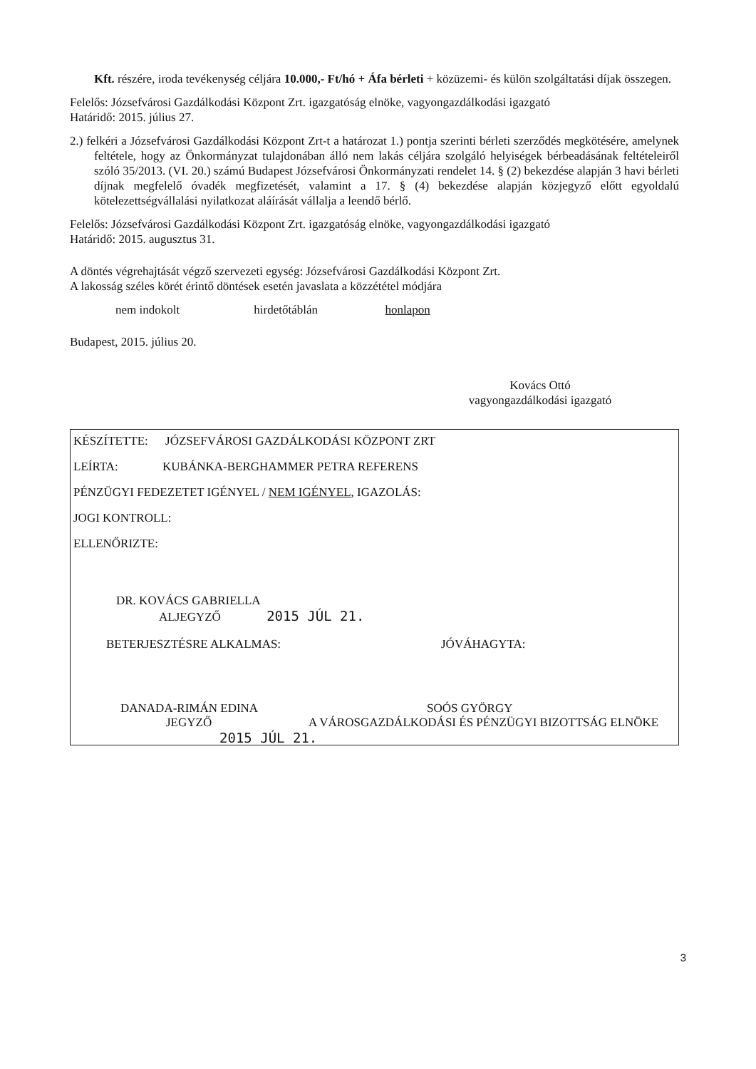Kft. részére, iroda tevékenység céljára 10.000,- Ft/hó + Áfa bérleti + közüzemi- és külön szolgáltatási díjak összegen.
Felelős: Józsefvárosi Gazdálkodási Központ Zrt. igazgatóság elnöke, vagyongazdálkodási igazgató
Határidő: 2015. július 27.
2.) felkéri a Józsefvárosi Gazdálkodási Központ Zrt-t a határozat 1.) pontja szerinti bérleti szerződés megkötésére, amelynek feltétele, hogy az Önkormányzat tulajdonában álló nem lakás céljára szolgáló helyiségek bérbeadásának feltételeiről szóló 35/2013. (VI. 20.) számú Budapest Józsefvárosi Önkormányzati rendelet 14. § (2) bekezdése alapján 3 havi bérleti díjnak megfelelő óvadék megfizetését, valamint a 17. § (4) bekezdése alapján közjegyző előtt egyoldalú kötelezettségvállalási nyilatkozat aláírását vállalja a leendő bérlő.
Felelős: Józsefvárosi Gazdálkodási Központ Zrt. igazgatóság elnöke, vagyongazdálkodási igazgató
Határidő: 2015. augusztus 31.
A döntés végrehajtását végző szervezeti egység: Józsefvárosi Gazdálkodási Központ Zrt.
A lakosság széles körét érintő döntések esetén javaslata a közzététel módjára
nem indokolt hirdetőtáblán honlapon
Budapest, 2015. július 20.
Kovács Ottó
vagyongazdálkodási igazgató
KÉSZÍTETTE: JÓZSEFVÁROSI GAZDÁLKODÁSI KÖZPONT ZRT
LEÍRTA: KUBÁNKA-BERGHAMMER PETRA REFERENS
PÉNZÜGYI FEDEZETET IGÉNYEL / NEM IGÉNYEL, IGAZOLÁS:
JOGI KONTROLL:
ELLENŐRIZTE:
DR. KOVÁCS GABRIELLA
ALJEGYZŐ 2015 JÚL 21.
BETERJESZTÉSRE ALKALMAS: JÓVÁHAGYTA:
DANADA-RIMÁN EDINA SOÓS GYÖRGY
JEGYZŐ A VÁROSGAZDÁLKODÁSI ÉS PÉNZÜGYI BIZOTTSÁG ELNÖKE
2015 JÚL 21.
3